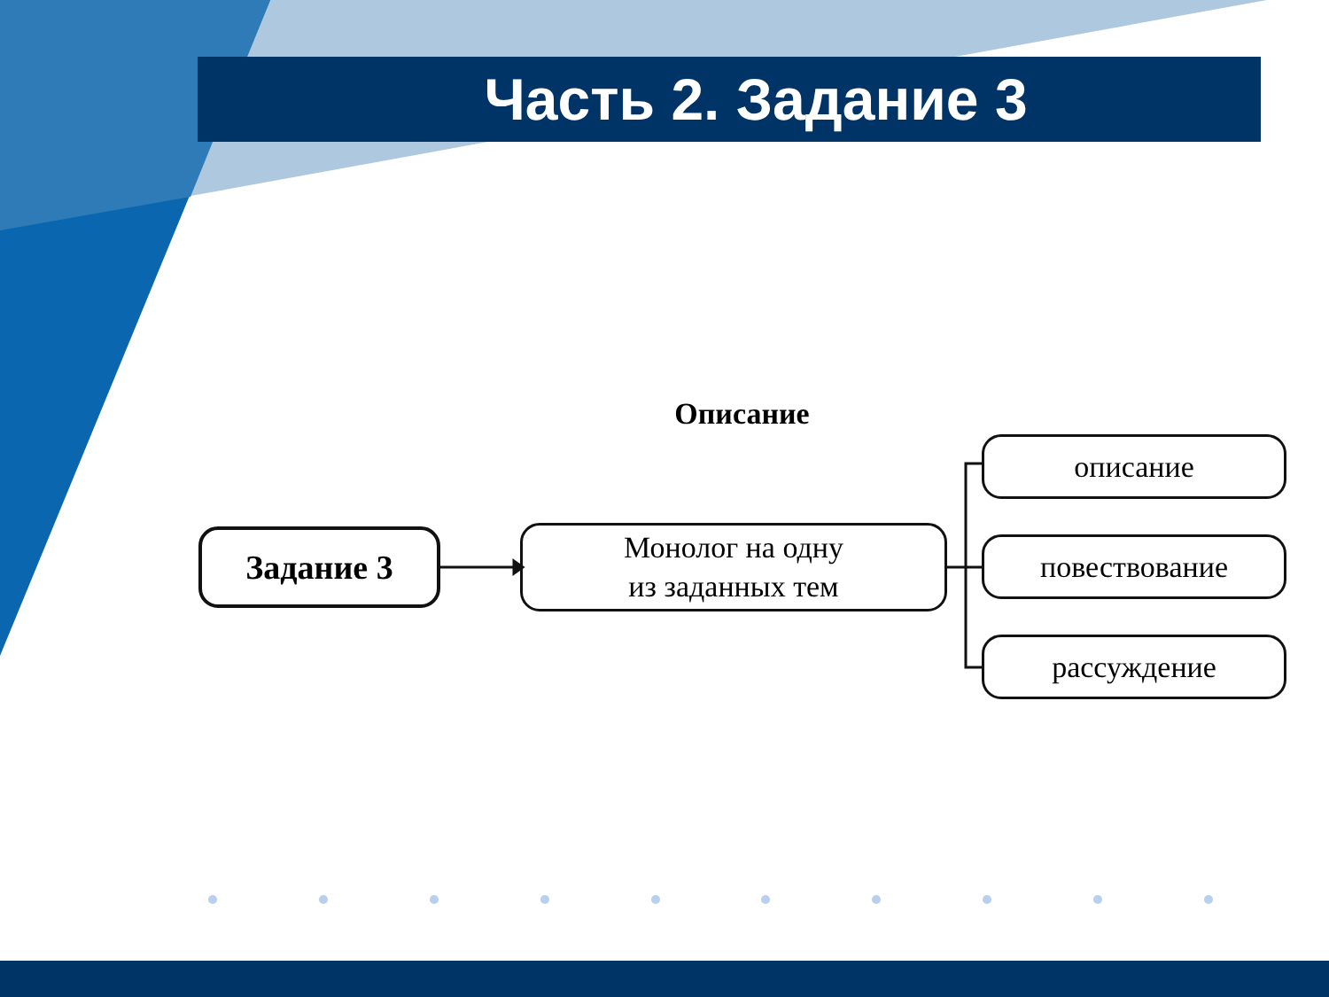Часть 2. Задание 3
Описание
Задание 3
Монолог на одну
из заданных тем
описание
повествование
рассуждение